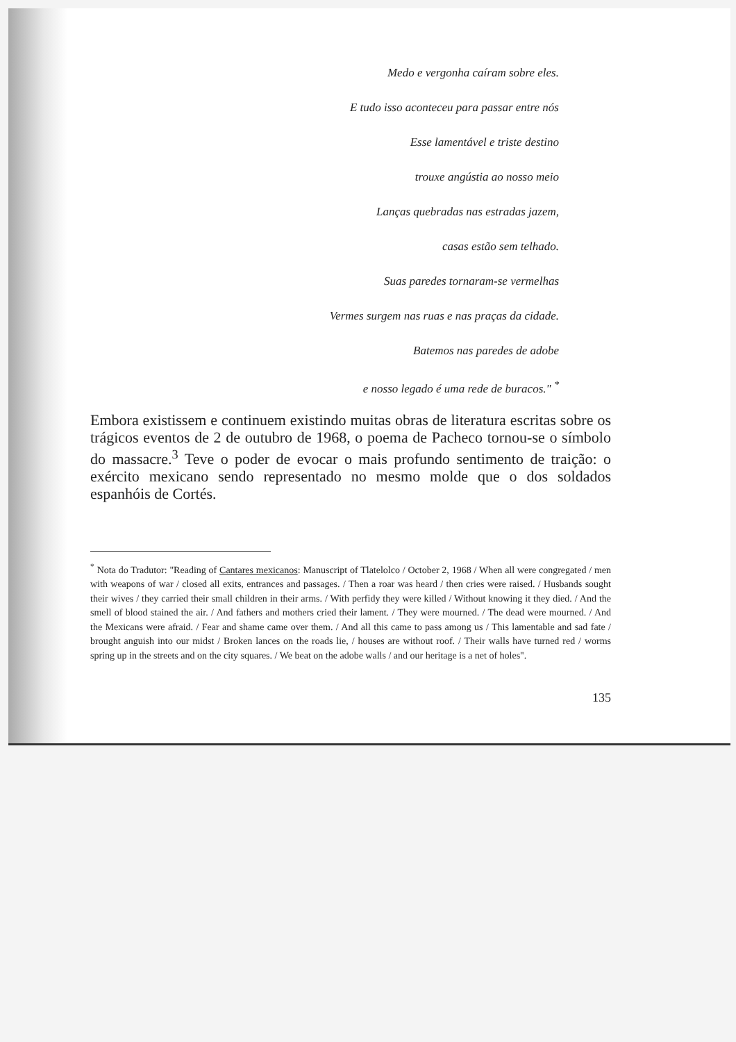Medo e vergonha caíram sobre eles.
E tudo isso aconteceu para passar entre nós
Esse lamentável e triste destino
trouxe angústia ao nosso meio
Lanças quebradas nas estradas jazem,
casas estão sem telhado.
Suas paredes tornaram-se vermelhas
Vermes surgem nas ruas e nas praças da cidade.
Batemos nas paredes de adobe
e nosso legado é uma rede de buracos." <sup>*</sup>
Embora existissem e continuem existindo muitas obras de literatura escritas sobre os trágicos eventos de 2 de outubro de 1968, o poema de Pacheco tornou-se o símbolo do massacre.<sup>3</sup> Teve o poder de evocar o mais profundo sentimento de traição: o exército mexicano sendo representado no mesmo molde que o dos soldados espanhóis de Cortés.
<sup>*</sup> Nota do Tradutor: "Reading of Cantares mexicanos: Manuscript of Tlatelolco / October 2, 1968 / When all were congregated / men with weapons of war / closed all exits, entrances and passages. / Then a roar was heard / then cries were raised. / Husbands sought their wives / they carried their small children in their arms. / With perfidy they were killed / Without knowing it they died. / And the smell of blood stained the air. / And fathers and mothers cried their lament. / They were mourned. / The dead were mourned. / And the Mexicans were afraid. / Fear and shame came over them. / And all this came to pass among us / This lamentable and sad fate / brought anguish into our midst / Broken lances on the roads lie, / houses are without roof. / Their walls have turned red / worms spring up in the streets and on the city squares. / We beat on the adobe walls / and our heritage is a net of holes".
135